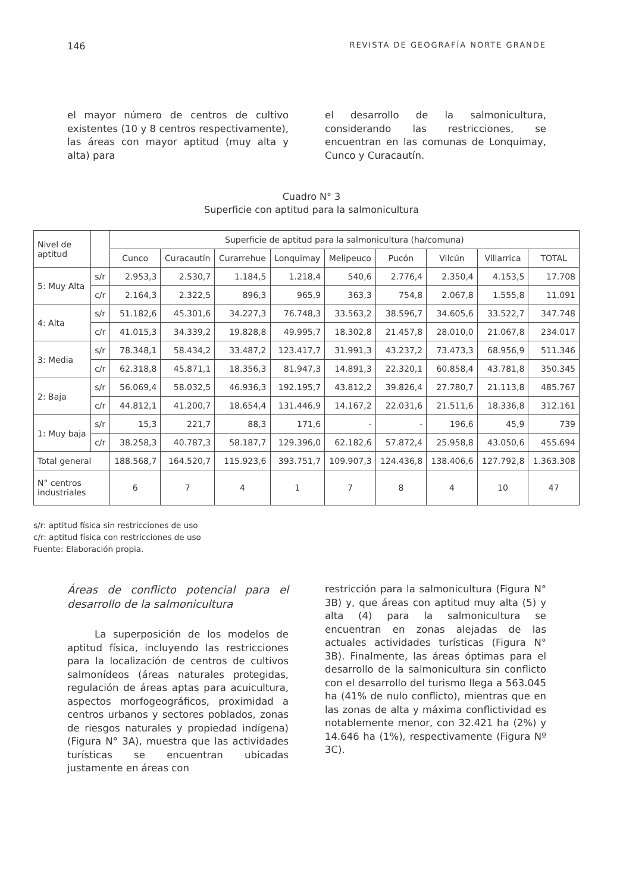146 REVISTA DE GEOGRAFÍA NORTE GRANDE
el mayor número de centros de cultivo existentes (10 y 8 centros respectivamente), las áreas con mayor aptitud (muy alta y alta) para
el desarrollo de la salmonicultura, considerando las restricciones, se encuentran en las comunas de Lonquimay, Cunco y Curacautín.
Cuadro N° 3
Superficie con aptitud para la salmonicultura
| Nivel de aptitud | | Superficie de aptitud para la salmonicultura (ha/comuna) | | | | | | | | |
| | | Cunco | Curacautín | Curarrehue | Lonquimay | Melipeuco | Pucón | Vilcún | Villarrica | TOTAL |
| 5: Muy Alta | s/r | 2.953,3 | 2.530,7 | 1.184,5 | 1.218,4 | 540,6 | 2.776,4 | 2.350,4 | 4.153,5 | 17.708 |
| | c/r | 2.164,3 | 2.322,5 | 896,3 | 965,9 | 363,3 | 754,8 | 2.067,8 | 1.555,8 | 11.091 |
| 4: Alta | s/r | 51.182,6 | 45.301,6 | 34.227,3 | 76.748,3 | 33.563,2 | 38.596,7 | 34.605,6 | 33.522,7 | 347.748 |
| | c/r | 41.015,3 | 34.339,2 | 19.828,8 | 49.995,7 | 18.302,8 | 21.457,8 | 28.010,0 | 21.067,8 | 234.017 |
| 3: Media | s/r | 78.348,1 | 58.434,2 | 33.487,2 | 123.417,7 | 31.991,3 | 43.237,2 | 73.473,3 | 68.956,9 | 511.346 |
| | c/r | 62.318,8 | 45.871,1 | 18.356,3 | 81.947,3 | 14.891,3 | 22.320,1 | 60.858,4 | 43.781,8 | 350.345 |
| 2: Baja | s/r | 56.069,4 | 58.032,5 | 46.936,3 | 192.195,7 | 43.812,2 | 39.826,4 | 27.780,7 | 21.113,8 | 485.767 |
| | c/r | 44.812,1 | 41.200,7 | 18.654,4 | 131.446,9 | 14.167,2 | 22.031,6 | 21.511,6 | 18.336,8 | 312.161 |
| 1: Muy baja | s/r | 15,3 | 221,7 | 88,3 | 171,6 | - | - | 196,6 | 45,9 | 739 |
| | c/r | 38.258,3 | 40.787,3 | 58.187,7 | 129.396,0 | 62.182,6 | 57.872,4 | 25.958,8 | 43.050,6 | 455.694 |
| Total general | | 188.568,7 | 164.520,7 | 115.923,6 | 393.751,7 | 109.907,3 | 124.436,8 | 138.406,6 | 127.792,8 | 1.363.308 |
| N° centros industriales | | 6 | 7 | 4 | 1 | 7 | 8 | 4 | 10 | 47 |
s/r: aptitud física sin restricciones de uso
c/r: aptitud física con restricciones de uso
Fuente: Elaboración propia.
Áreas de conflicto potencial para el desarrollo de la salmonicultura
La superposición de los modelos de aptitud física, incluyendo las restricciones para la localización de centros de cultivos salmonídeos (áreas naturales protegidas, regulación de áreas aptas para acuicultura, aspectos morfogeográficos, proximidad a centros urbanos y sectores poblados, zonas de riesgos naturales y propiedad indígena) (Figura N° 3A), muestra que las actividades turísticas se encuentran ubicadas justamente en áreas con
restricción para la salmonicultura (Figura N° 3B) y, que áreas con aptitud muy alta (5) y alta (4) para la salmonicultura se encuentran en zonas alejadas de las actuales actividades turísticas (Figura N° 3B). Finalmente, las áreas óptimas para el desarrollo de la salmonicultura sin conflicto con el desarrollo del turismo llega a 563.045 ha (41% de nulo conflicto), mientras que en las zonas de alta y máxima conflictividad es notablemente menor, con 32.421 ha (2%) y 14.646 ha (1%), respectivamente (Figura Nº 3C).